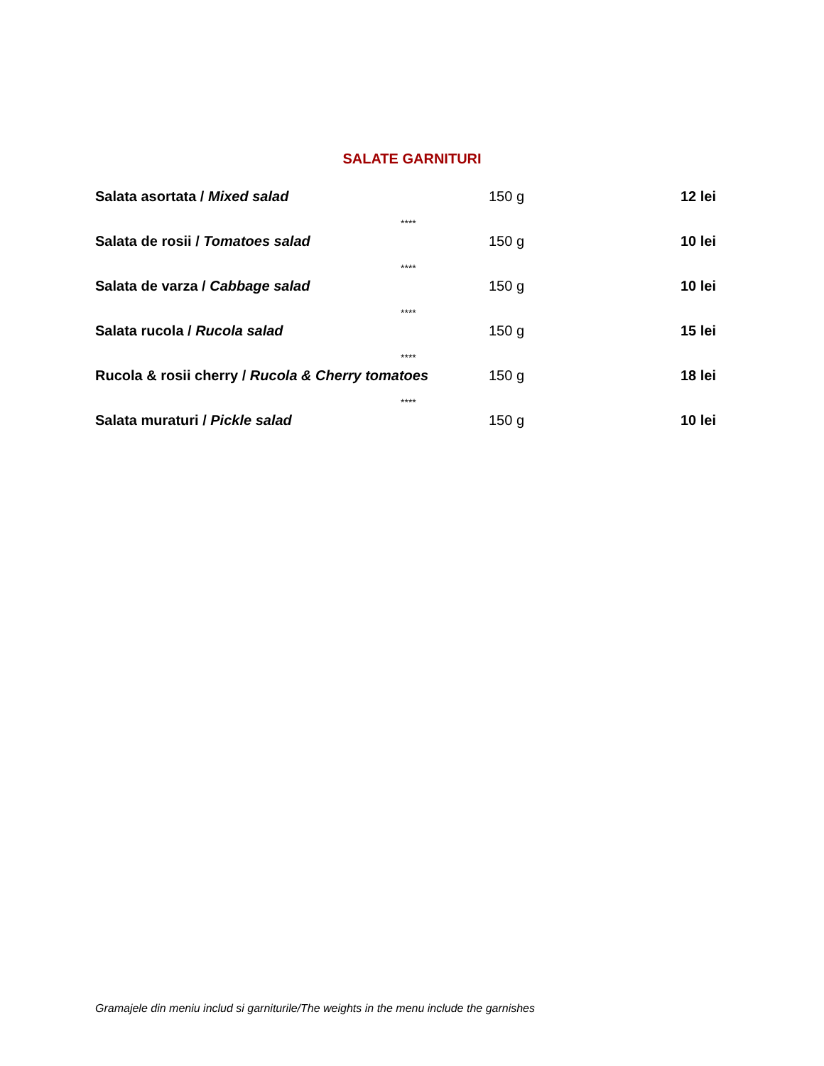SALATE GARNITURI
Salata asortata / Mixed salad 150 g 12 lei
****
Salata de rosii / Tomatoes salad 150 g 10 lei
****
Salata de varza / Cabbage salad 150 g 10 lei
****
Salata rucola / Rucola salad 150 g 15 lei
****
Rucola & rosii cherry / Rucola & Cherry tomatoes 150 g 18 lei
****
Salata muraturi / Pickle salad 150 g 10 lei
Gramajele din meniu includ si garniturile/The weights in the menu include the garnishes